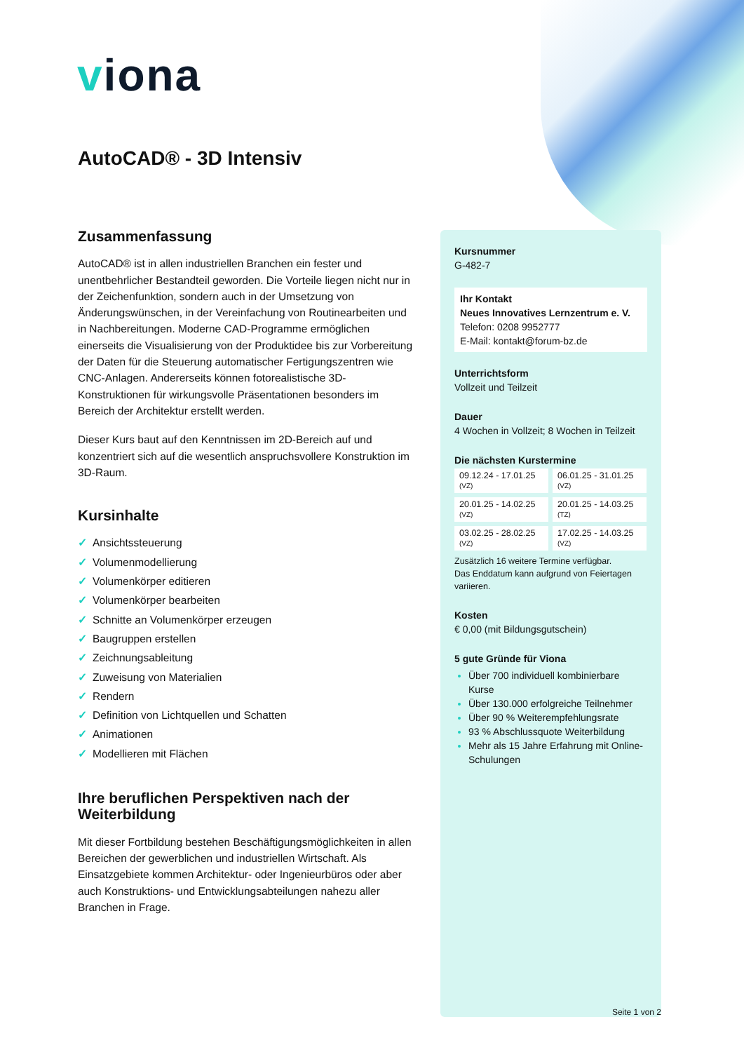viona
AutoCAD® - 3D Intensiv
Zusammenfassung
AutoCAD® ist in allen industriellen Branchen ein fester und unentbehrlicher Bestandteil geworden. Die Vorteile liegen nicht nur in der Zeichenfunktion, sondern auch in der Umsetzung von Änderungswünschen, in der Vereinfachung von Routinearbeiten und in Nachbereitungen. Moderne CAD-Programme ermöglichen einerseits die Visualisierung von der Produktidee bis zur Vorbereitung der Daten für die Steuerung automatischer Fertigungszentren wie CNC-Anlagen. Andererseits können fotorealistische 3D-Konstruktionen für wirkungsvolle Präsentationen besonders im Bereich der Architektur erstellt werden.
Dieser Kurs baut auf den Kenntnissen im 2D-Bereich auf und konzentriert sich auf die wesentlich anspruchsvollere Konstruktion im 3D-Raum.
Kursinhalte
✓ Ansichtssteuerung
✓ Volumenmodellierung
✓ Volumenkörper editieren
✓ Volumenkörper bearbeiten
✓ Schnitte an Volumenkörper erzeugen
✓ Baugruppen erstellen
✓ Zeichnungsableitung
✓ Zuweisung von Materialien
✓ Rendern
✓ Definition von Lichtquellen und Schatten
✓ Animationen
✓ Modellieren mit Flächen
Ihre beruflichen Perspektiven nach der Weiterbildung
Mit dieser Fortbildung bestehen Beschäftigungsmöglichkeiten in allen Bereichen der gewerblichen und industriellen Wirtschaft. Als Einsatzgebiete kommen Architektur- oder Ingenieurbüros oder aber auch Konstruktions- und Entwicklungsabteilungen nahezu aller Branchen in Frage.
Kursnummer
G-482-7
Ihr Kontakt
Neues Innovatives Lernzentrum e. V.
Telefon: 0208 9952777
E-Mail: kontakt@forum-bz.de
Unterrichtsform
Vollzeit und Teilzeit
Dauer
4 Wochen in Vollzeit; 8 Wochen in Teilzeit
Die nächsten Kurstermine
| 09.12.24 - 17.01.25 (VZ) | 06.01.25 - 31.01.25 (VZ) |
| 20.01.25 - 14.02.25 (VZ) | 20.01.25 - 14.03.25 (TZ) |
| 03.02.25 - 28.02.25 (VZ) | 17.02.25 - 14.03.25 (VZ) |
Zusätzlich 16 weitere Termine verfügbar.
Das Enddatum kann aufgrund von Feiertagen variieren.
Kosten
€ 0,00 (mit Bildungsgutschein)
5 gute Gründe für Viona
Über 700 individuell kombinierbare Kurse
Über 130.000 erfolgreiche Teilnehmer
Über 90 % Weiterempfehlungsrate
93 % Abschlussquote Weiterbildung
Mehr als 15 Jahre Erfahrung mit Online-Schulungen
Seite 1 von 2